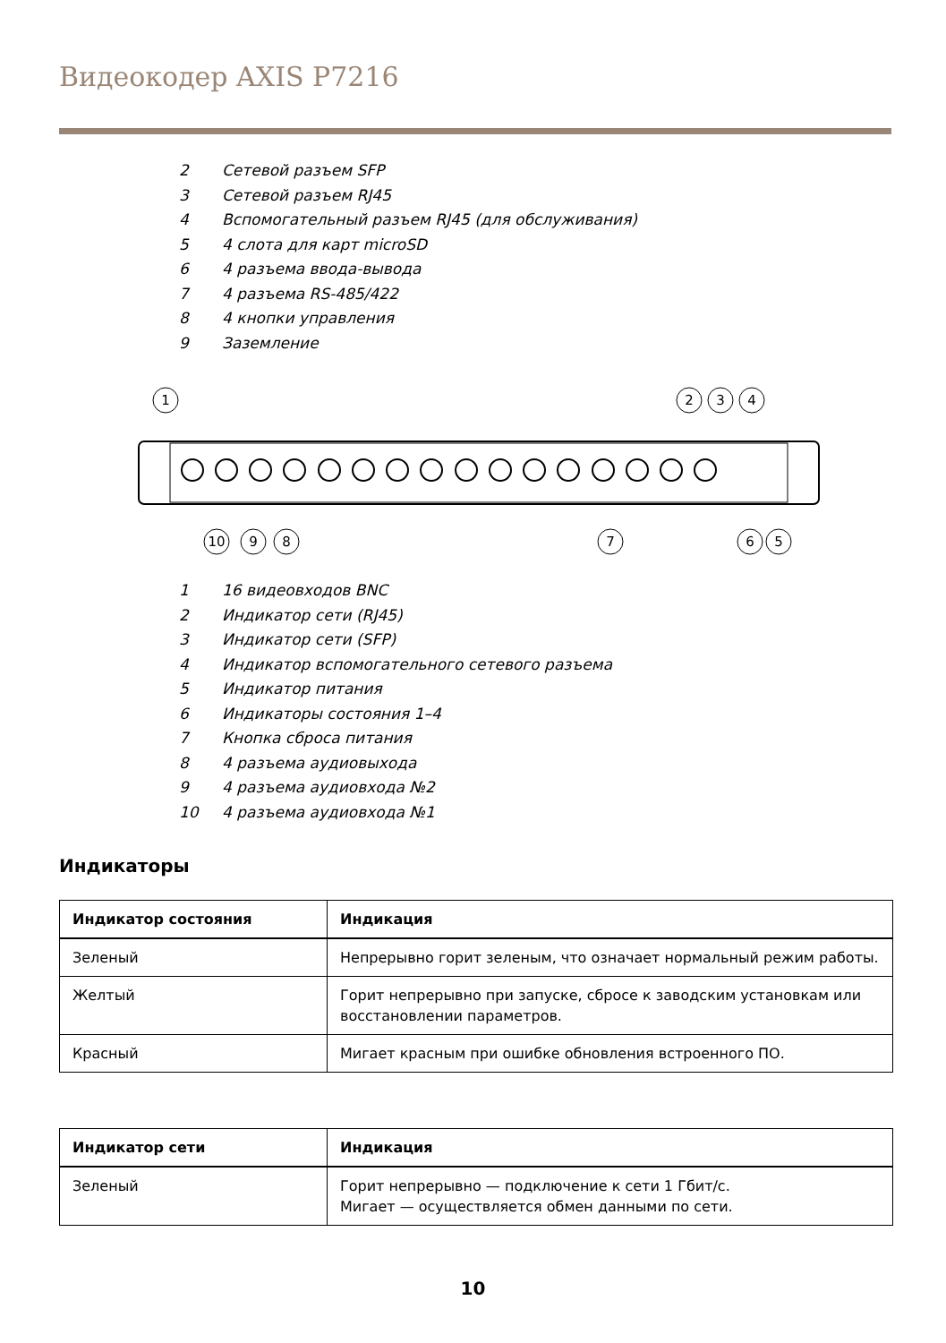Видеокодер AXIS P7216
2 Сетевой разъем SFP
3 Сетевой разъем RJ45
4 Вспомогательный разъем RJ45 (для обслуживания)
5 4 слота для карт microSD
6 4 разъема ввода-вывода
7 4 разъема RS-485/422
8 4 кнопки управления
9 Заземление
1
2
3
4
10
9
8
7
6
5
1 16 видеовходов BNC
2 Индикатор сети (RJ45)
3 Индикатор сети (SFP)
4 Индикатор вспомогательного сетевого разъема
5 Индикатор питания
6 Индикаторы состояния 1–4
7 Кнопка сброса питания
8 4 разъема аудиовыхода
9 4 разъема аудиовхода №2
10 4 разъема аудиовхода №1
Индикаторы
| Индикатор состояния | Индикация |
| --- | --- |
| Зеленый | Непрерывно горит зеленым, что означает нормальный режим работы. |
| Желтый | Горит непрерывно при запуске, сбросе к заводским установкам или восстановлении параметров. |
| Красный | Мигает красным при ошибке обновления встроенного ПО. |
| Индикатор сети | Индикация |
| --- | --- |
| Зеленый | Горит непрерывно — подключение к сети 1 Гбит/с. Мигает — осуществляется обмен данными по сети. |
10